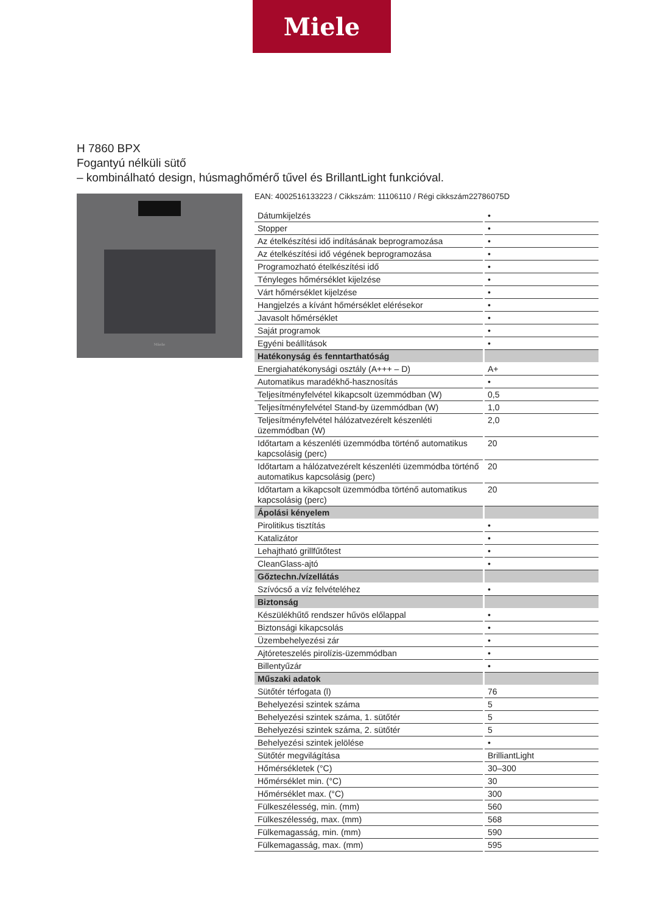Miele
H 7860 BPX
Fogantyú nélküli sütő
– kombinálható design, húsmaghőmérő tűvel és BrillantLight funkcióval.
Miele
EAN: 4002516133223 / Cikkszám: 11106110 / Régi cikkszám22786075D
| Dátumkijelzés | • |
| Stopper | • |
| Az ételkészítési idő indításának beprogramozása | • |
| Az ételkészítési idő végének beprogramozása | • |
| Programozható ételkészítési idő | • |
| Tényleges hőmérséklet kijelzése | • |
| Várt hőmérséklet kijelzése | • |
| Hangjelzés a kívánt hőmérséklet elérésekor | • |
| Javasolt hőmérséklet | • |
| Saját programok | • |
| Egyéni beállítások | • |
| Hatékonyság és fenntarthatóság | |
| Energiahatékonysági osztály (A+++ – D) | A+ |
| Automatikus maradékhő-hasznosítás | • |
| Teljesítményfelvétel kikapcsolt üzemmódban (W) | 0,5 |
| Teljesítményfelvétel Stand-by üzemmódban (W) | 1,0 |
| Teljesítményfelvétel hálózatvezérelt készenléti üzemmódban (W) | 2,0 |
| Időtartam a készenléti üzemmódba történő automatikus kapcsolásig (perc) | 20 |
| Időtartam a hálózatvezérelt készenléti üzemmódba történő automatikus kapcsolásig (perc) | 20 |
| Időtartam a kikapcsolt üzemmódba történő automatikus kapcsolásig (perc) | 20 |
| Ápolási kényelem | |
| Pirolitikus tisztítás | • |
| Katalizátor | • |
| Lehajtható grillfűtőtest | • |
| CleanGlass-ajtó | • |
| Gőztechn./vízellátás | |
| Szívócső a víz felvételéhez | • |
| Biztonság | |
| Készülékhűtő rendszer hűvös előlappal | • |
| Biztonsági kikapcsolás | • |
| Üzembehelyezési zár | • |
| Ajtóreteszelés pirolízis-üzemmódban | • |
| Billentyűzár | • |
| Műszaki adatok | |
| Sütőtér térfogata (l) | 76 |
| Behelyezési szintek száma | 5 |
| Behelyezési szintek száma, 1. sütőtér | 5 |
| Behelyezési szintek száma, 2. sütőtér | 5 |
| Behelyezési szintek jelölése | • |
| Sütőtér megvilágítása | BrilliantLight |
| Hőmérsékletek (°C) | 30–300 |
| Hőmérséklet min. (°C) | 30 |
| Hőmérséklet max. (°C) | 300 |
| Fülkeszélesség, min. (mm) | 560 |
| Fülkeszélesség, max. (mm) | 568 |
| Fülkemagasság, min. (mm) | 590 |
| Fülkemagasság, max. (mm) | 595 |